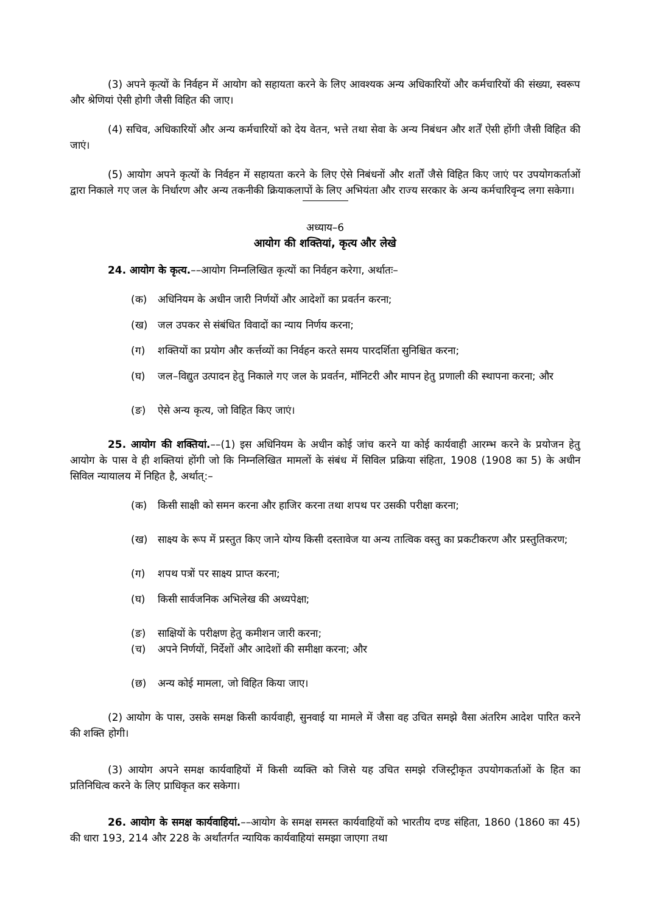(3) अपने कृत्यों के निर्वहन में आयोग को सहायता करने के लिए आवश्यक अन्य अधिकारियों और कर्मचारियों की संख्या, स्वरूप और श्रेणियां ऐसी होगी जैसी विहित की जाए।
(4) सचिव, अधिकारियों और अन्य कर्मचारियों को देय वेतन, भत्ते तथा सेवा के अन्य निबंधन और शर्तें ऐसी होंगी जैसी विहित की जाएं।
(5) आयोग अपने कृत्यों के निर्वहन में सहायता करने के लिए ऐसे निबंधनों और शर्तों जैसे विहित किए जाएं पर उपयोगकर्ताओं द्वारा निकाले गए जल के निर्धारण और अन्य तकनीकी क्रियाकलापों के लिए अभियंता और राज्य सरकार के अन्य कर्मचारिवृन्द लगा सकेगा।
अध्याय–6
आयोग की शक्तियां, कृत्य और लेखे
24. आयोग के कृत्य.––आयोग निम्नलिखित कृत्यों का निर्वहन करेगा, अर्थातः–
(क) अधिनियम के अधीन जारी निर्णयों और आदेशों का प्रवर्तन करना;
(ख) जल उपकर से संबंधित विवादों का न्याय निर्णय करना;
(ग) शक्तियों का प्रयोग और कर्त्तव्यों का निर्वहन करते समय पारदर्शिता सुनिश्चित करना;
(घ) जल–विद्युत उत्पादन हेतु निकाले गए जल के प्रवर्तन, मॉनिटरी और मापन हेतु प्रणाली की स्थापना करना; और
(ङ) ऐसे अन्य कृत्य, जो विहित किए जाएं।
25. आयोग की शक्तियां.––(1) इस अधिनियम के अधीन कोई जांच करने या कोई कार्यवाही आरम्भ करने के प्रयोजन हेतु आयोग के पास वे ही शक्तियां होंगी जो कि निम्नलिखित मामलों के संबंध में सिविल प्रक्रिया संहिता, 1908 (1908 का 5) के अधीन सिविल न्यायालय में निहित है, अर्थात्:–
(क) किसी साक्षी को समन करना और हाजिर करना तथा शपथ पर उसकी परीक्षा करना;
(ख) साक्ष्य के रूप में प्रस्तुत किए जाने योग्य किसी दस्तावेज या अन्य तात्विक वस्तु का प्रकटीकरण और प्रस्तुतिकरण;
(ग) शपथ पत्रों पर साक्ष्य प्राप्त करना;
(घ) किसी सार्वजनिक अभिलेख की अध्यपेक्षा;
(ङ) साक्षियों के परीक्षण हेतु कमीशन जारी करना;
(च) अपने निर्णयों, निर्देशों और आदेशों की समीक्षा करना; और
(छ) अन्य कोई मामला, जो विहित किया जाए।
(2) आयोग के पास, उसके समक्ष किसी कार्यवाही, सुनवाई या मामले में जैसा वह उचित समझे वैसा अंतरिम आदेश पारित करने की शक्ति होगी।
(3) आयोग अपने समक्ष कार्यवाहियों में किसी व्यक्ति को जिसे यह उचित समझे रजिस्ट्रीकृत उपयोगकर्ताओं के हित का प्रतिनिधित्व करने के लिए प्राधिकृत कर सकेगा।
26. आयोग के समक्ष कार्यवाहियां.––आयोग के समक्ष समस्त कार्यवाहियों को भारतीय दण्ड संहिता, 1860 (1860 का 45) की धारा 193, 214 और 228 के अर्थांतर्गत न्यायिक कार्यवाहियां समझा जाएगा तथा